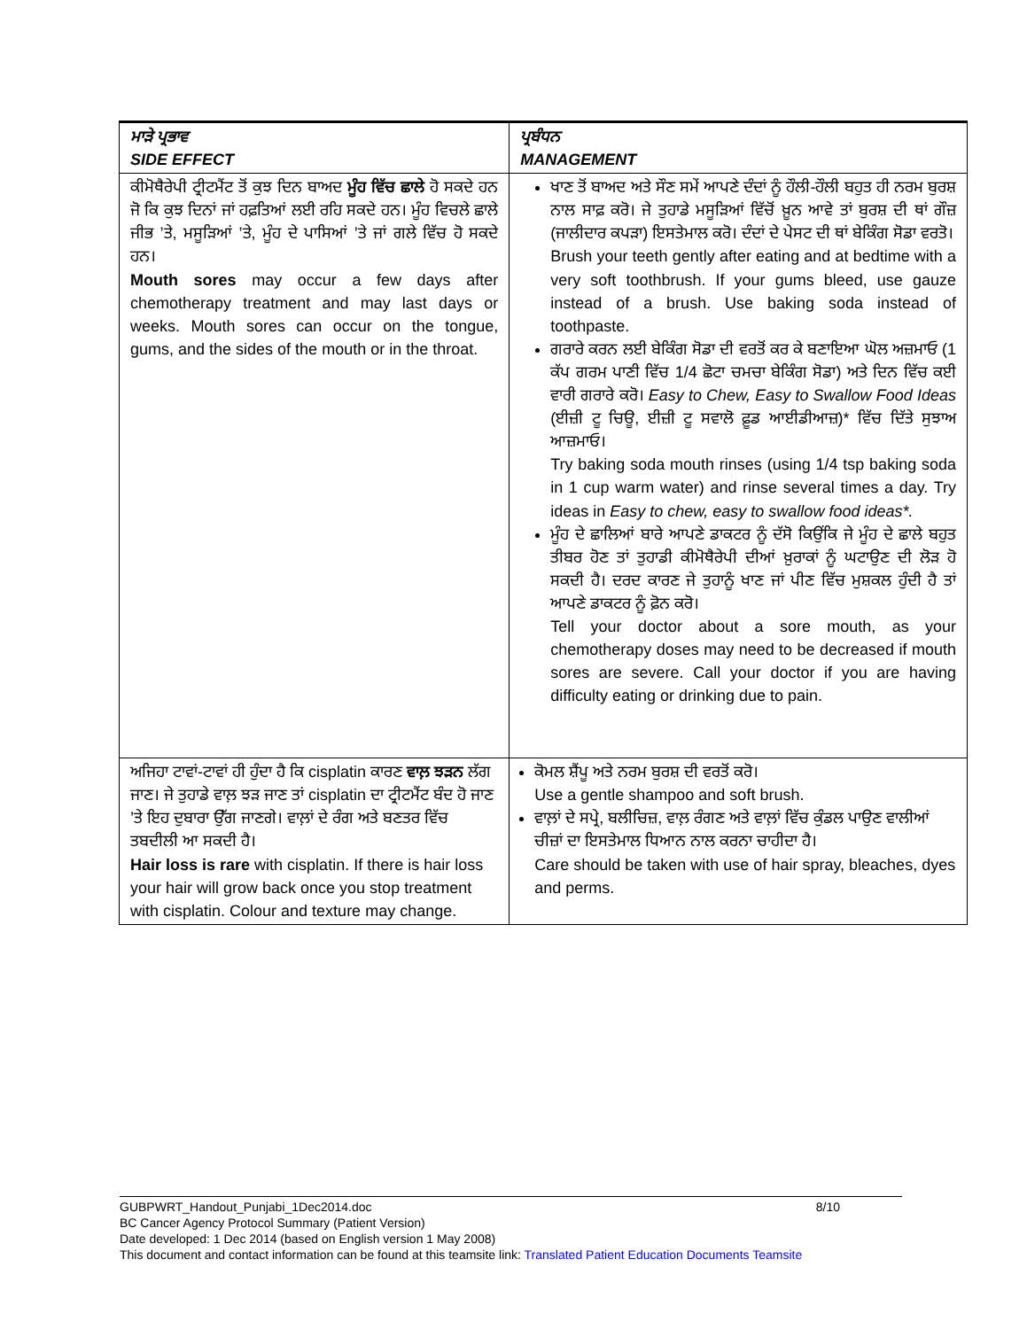| ਮਾੜੇ ਪ੍ਰਭਾਵ SIDE EFFECT | ਪ੍ਰਬੰਧਨ MANAGEMENT |
| --- | --- |
| ਕੀਮੋਥੈਰੇਪੀ ਟ੍ਰੀਟਮੈਂਟ ਤੋਂ ਕੁਝ ਦਿਨ ਬਾਅਦ ਮੂੰਹ ਵਿੱਚ ਛਾਲੇ ਹੋ ਸਕਦੇ ਹਨ ਜੋ ਕਿ ਕੁਝ ਦਿਨਾਂ ਜਾਂ ਹਫ਼ਤਿਆਂ ਲਈ ਰਹਿ ਸਕਦੇ ਹਨ। ਮੂੰਹ ਵਿਚਲੇ ਛਾਲੇ ਜੀਭ ’ਤੇ, ਮਸੂੜਿਆਂ ’ਤੇ, ਮੂੰਹ ਦੇ ਪਾਸਿਆਂ ’ਤੇ ਜਾਂ ਗਲੇ ਵਿੱਚ ਹੋ ਸਕਦੇ ਹਨ। Mouth sores may occur a few days after chemotherapy treatment and may last days or weeks. Mouth sores can occur on the tongue, gums, and the sides of the mouth or in the throat. | ਖਾਣ ਤੋਂ ਬਾਅਦ ਅਤੇ ਸੌਣ ਸਮੇਂ ਆਪਣੇ ਦੰਦਾਂ ਨੂੰ ਹੌਲੀ-ਹੌਲੀ ਬਹੁਤ ਹੀ ਨਰਮ ਬੁਰਸ਼ ਨਾਲ ਸਾਫ਼ ਕਰੋ। ਜੇ ਤੁਹਾਡੇ ਮਸੂੜਿਆਂ ਵਿੱਚੋਂ ਖ਼ੂਨ ਆਵੇ ਤਾਂ ਬੁਰਸ਼ ਦੀ ਥਾਂ ਗੌਜ਼ (ਜਾਲੀਦਾਰ ਕਪੜਾ) ਇਸਤੇਮਾਲ ਕਰੋ। ਦੰਦਾਂ ਦੇ ਪੇਸਟ ਦੀ ਥਾਂ ਬੇਕਿੰਗ ਸੋਡਾ ਵਰਤੋ। Brush your teeth gently after eating and at bedtime with a very soft toothbrush. If your gums bleed, use gauze instead of a brush. Use baking soda instead of toothpaste. ਗਰਾਰੇ ਕਰਨ ਲਈ ਬੇਕਿੰਗ ਸੋਡਾ ਦੀ ਵਰਤੋਂ ਕਰ ਕੇ ਬਣਾਇਆ ਘੋਲ ਅਜ਼ਮਾਓ (1 ਕੱਪ ਗਰਮ ਪਾਣੀ ਵਿੱਚ 1/4 ਛੋਟਾ ਚਮਚਾ ਬੇਕਿੰਗ ਸੋਡਾ) ਅਤੇ ਦਿਨ ਵਿੱਚ ਕਈ ਵਾਰੀ ਗਰਾਰੇ ਕਰੋ। Easy to Chew, Easy to Swallow Food Ideas (ਈਜ਼ੀ ਟੂ ਚਿਊ, ਈਜ਼ੀ ਟੂ ਸਵਾਲੋ ਫ਼ੂਡ ਆਈਡੀਆਜ਼)* ਵਿੱਚ ਦਿੱਤੇ ਸੁਝਾਅ ਆਜ਼ਮਾਓ। Try baking soda mouth rinses (using 1/4 tsp baking soda in 1 cup warm water) and rinse several times a day. Try ideas in Easy to chew, easy to swallow food ideas*. ਮੂੰਹ ਦੇ ਛਾਲਿਆਂ ਬਾਰੇ ਆਪਣੇ ਡਾਕਟਰ ਨੂੰ ਦੱਸੋ ਕਿਉਂਕਿ ਜੇ ਮੂੰਹ ਦੇ ਛਾਲੇ ਬਹੁਤ ਤੀਬਰ ਹੋਣ ਤਾਂ ਤੁਹਾਡੀ ਕੀਮੋਥੈਰੇਪੀ ਦੀਆਂ ਖ਼ੁਰਾਕਾਂ ਨੂੰ ਘਟਾਉਣ ਦੀ ਲੋੜ ਹੋ ਸਕਦੀ ਹੈ। ਦਰਦ ਕਾਰਣ ਜੇ ਤੁਹਾਨੂੰ ਖਾਣ ਜਾਂ ਪੀਣ ਵਿੱਚ ਮੁਸ਼ਕਲ ਹੁੰਦੀ ਹੈ ਤਾਂ ਆਪਣੇ ਡਾਕਟਰ ਨੂੰ ਫ਼ੋਨ ਕਰੋ। Tell your doctor about a sore mouth, as your chemotherapy doses may need to be decreased if mouth sores are severe. Call your doctor if you are having difficulty eating or drinking due to pain. |
| ਅਜਿਹਾ ਟਾਵਾਂ-ਟਾਵਾਂ ਹੀ ਹੁੰਦਾ ਹੈ ਕਿ cisplatin ਕਾਰਣ ਵਾਲ਼ ਝੜਨ ਲੱਗ ਜਾਣ। ਜੇ ਤੁਹਾਡੇ ਵਾਲ਼ ਝੜ ਜਾਣ ਤਾਂ cisplatin ਦਾ ਟ੍ਰੀਟਮੈਂਟ ਬੰਦ ਹੋ ਜਾਣ ’ਤੇ ਇਹ ਦੁਬਾਰਾ ਉੱਗ ਜਾਣਗੇ। ਵਾਲ਼ਾਂ ਦੇ ਰੰਗ ਅਤੇ ਬਣਤਰ ਵਿੱਚ ਤਬਦੀਲੀ ਆ ਸਕਦੀ ਹੈ। Hair loss is rare with cisplatin. If there is hair loss your hair will grow back once you stop treatment with cisplatin. Colour and texture may change. | ਕੋਮਲ ਸ਼ੈਂਪੂ ਅਤੇ ਨਰਮ ਬੁਰਸ਼ ਦੀ ਵਰਤੋਂ ਕਰੋ। Use a gentle shampoo and soft brush. ਵਾਲ਼ਾਂ ਦੇ ਸਪ੍ਰੇ, ਬਲੀਚਿਜ਼, ਵਾਲ਼ ਰੰਗਣ ਅਤੇ ਵਾਲ਼ਾਂ ਵਿੱਚ ਕੁੰਡਲ ਪਾਉਣ ਵਾਲੀਆਂ ਚੀਜ਼ਾਂ ਦਾ ਇਸਤੇਮਾਲ ਧਿਆਨ ਨਾਲ ਕਰਨਾ ਚਾਹੀਦਾ ਹੈ। Care should be taken with use of hair spray, bleaches, dyes and perms. |
8/10 GUBPWRT_Handout_Punjabi_1Dec2014.doc
BC Cancer Agency Protocol Summary (Patient Version)
Date developed: 1 Dec 2014 (based on English version 1 May 2008)
This document and contact information can be found at this teamsite link: Translated Patient Education Documents Teamsite